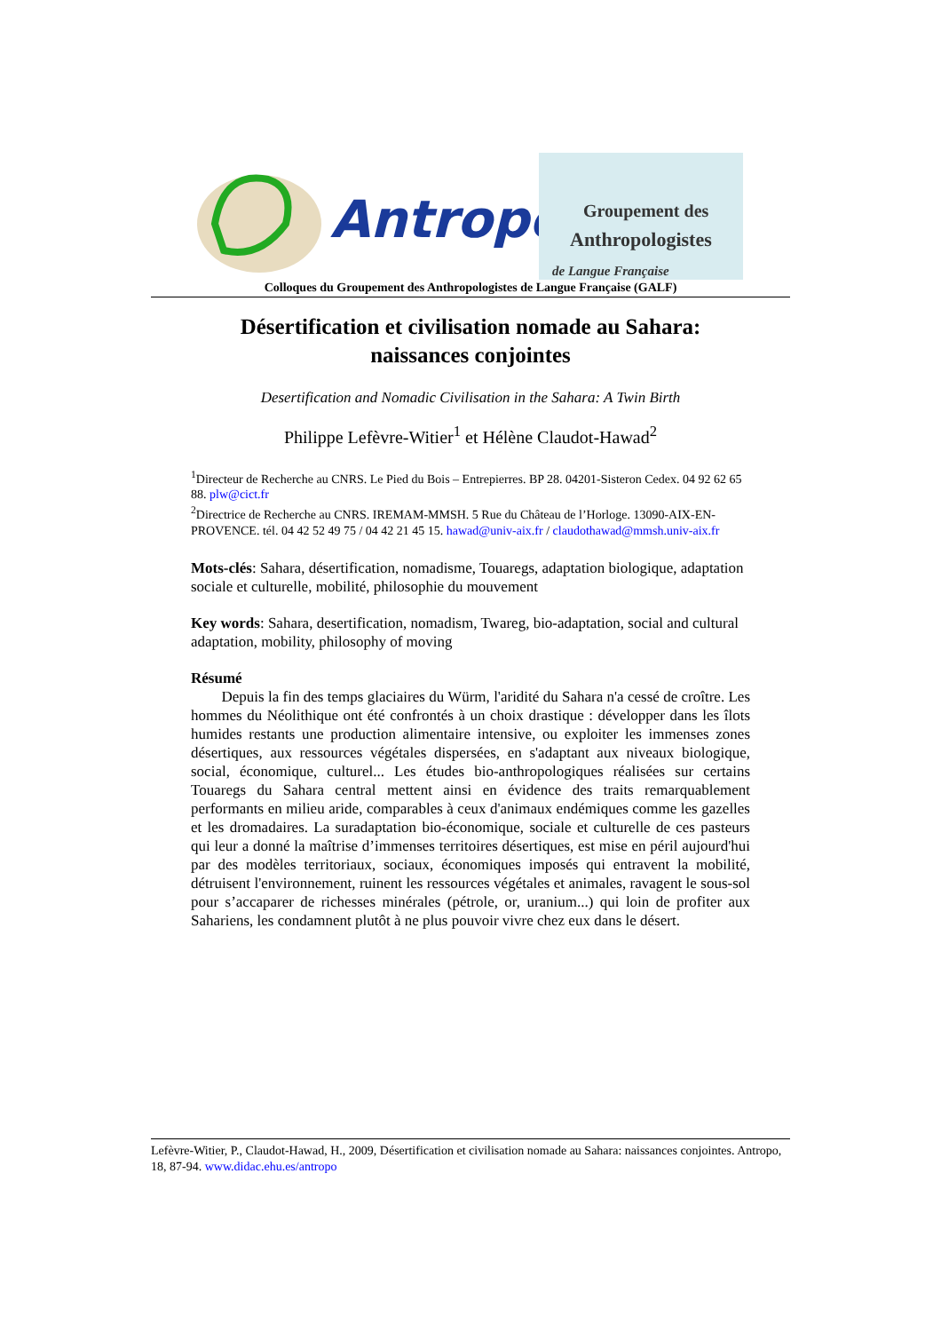Antropo
Groupement des
Anthropologistes
de Langue Française
Colloques du Groupement des Anthropologistes de Langue Française (GALF)
Désertification et civilisation nomade au Sahara: naissances conjointes
Desertification and Nomadic Civilisation in the Sahara: A Twin Birth
Philippe Lefèvre-Witier<sup>1</sup> et Hélène Claudot-Hawad<sup>2</sup>
<sup>1</sup> Directeur de Recherche au CNRS. Le Pied du Bois – Entrepierres. BP 28. 04201-Sisteron Cedex. 04 92 62 65 88. plw@cict.fr
<sup>2</sup> Directrice de Recherche au CNRS. IREMAM-MMSH. 5 Rue du Château de l’Horloge. 13090-AIX-EN-PROVENCE. tél. 04 42 52 49 75 / 04 42 21 45 15. hawad@univ-aix.fr / claudothawad@mmsh.univ-aix.fr
Mots-clés: Sahara, désertification, nomadisme, Touaregs, adaptation biologique, adaptation sociale et culturelle, mobilité, philosophie du mouvement
Key words: Sahara, desertification, nomadism, Twareg, bio-adaptation, social and cultural adaptation, mobility, philosophy of moving
Résumé
Depuis la fin des temps glaciaires du Würm, l'aridité du Sahara n'a cessé de croître. Les hommes du Néolithique ont été confrontés à un choix drastique : développer dans les îlots humides restants une production alimentaire intensive, ou exploiter les immenses zones désertiques, aux ressources végétales dispersées, en s'adaptant aux niveaux biologique, social, économique, culturel... Les études bio-anthropologiques réalisées sur certains Touaregs du Sahara central mettent ainsi en évidence des traits remarquablement performants en milieu aride, comparables à ceux d'animaux endémiques comme les gazelles et les dromadaires. La suradaptation bio-économique, sociale et culturelle de ces pasteurs qui leur a donné la maîtrise d’immenses territoires désertiques, est mise en péril aujourd'hui par des modèles territoriaux, sociaux, économiques imposés qui entravent la mobilité, détruisent l'environnement, ruinent les ressources végétales et animales, ravagent le sous-sol pour s’accaparer de richesses minérales (pétrole, or, uranium...) qui loin de profiter aux Sahariens, les condamnent plutôt à ne plus pouvoir vivre chez eux dans le désert.
Lefèvre-Witier, P., Claudot-Hawad, H., 2009, Désertification et civilisation nomade au Sahara: naissances conjointes. Antropo, 18, 87-94. www.didac.ehu.es/antropo